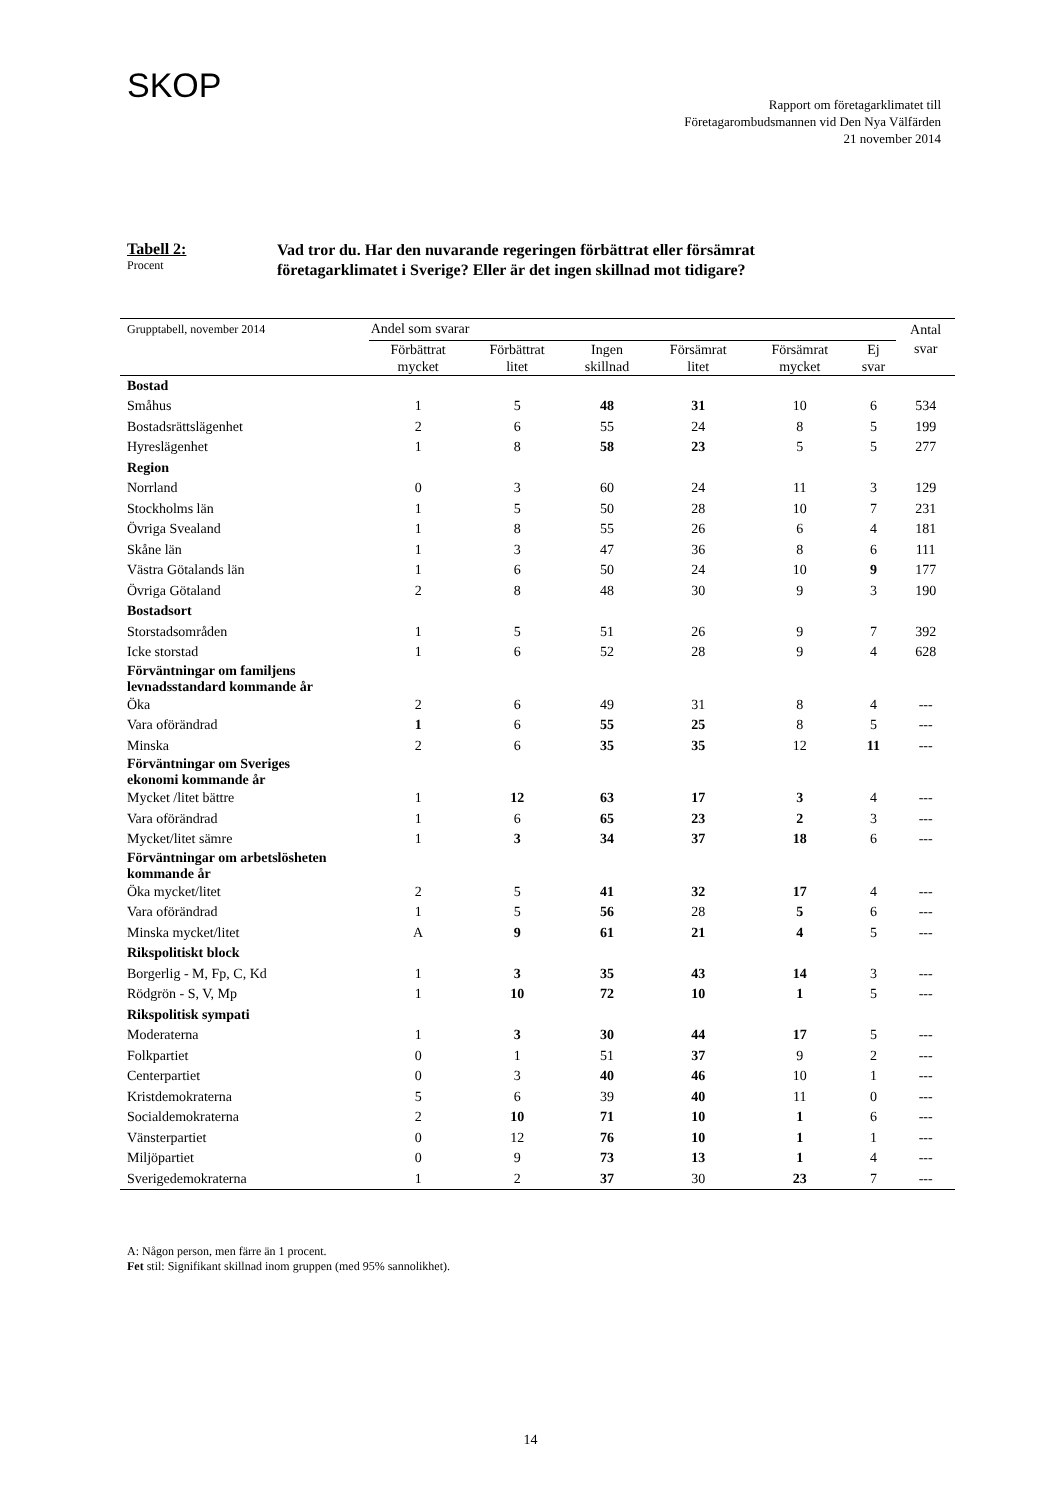SKOP
Rapport om företagarklimatet till
Företagarombudsmannen vid Den Nya Välfärden
21 november 2014
Tabell 2:
Procent
Vad tror du. Har den nuvarande regeringen förbättrat eller försämrat
företagarklimatet i Sverige? Eller är det ingen skillnad mot tidigare?
| Grupptabell, november 2014 | Andel som svarar | | | | | | Antal |
| --- | --- | --- | --- | --- | --- | --- | --- |
| | Förbättrat mycket | Förbättrat litet | Ingen skillnad | Försämrat litet | Försämrat mycket | Ej svar | svar |
| Bostad | | | | | | | |
| Småhus | 1 | 5 | 48 | 31 | 10 | 6 | 534 |
| Bostadsrättslägenhet | 2 | 6 | 55 | 24 | 8 | 5 | 199 |
| Hyreslägenhet | 1 | 8 | 58 | 23 | 5 | 5 | 277 |
| Region | | | | | | | |
| Norrland | 0 | 3 | 60 | 24 | 11 | 3 | 129 |
| Stockholms län | 1 | 5 | 50 | 28 | 10 | 7 | 231 |
| Övriga Svealand | 1 | 8 | 55 | 26 | 6 | 4 | 181 |
| Skåne län | 1 | 3 | 47 | 36 | 8 | 6 | 111 |
| Västra Götalands län | 1 | 6 | 50 | 24 | 10 | 9 | 177 |
| Övriga Götaland | 2 | 8 | 48 | 30 | 9 | 3 | 190 |
| Bostadsort | | | | | | | |
| Storstadsområden | 1 | 5 | 51 | 26 | 9 | 7 | 392 |
| Icke storstad | 1 | 6 | 52 | 28 | 9 | 4 | 628 |
| Förväntningar om familjens levnadsstandard kommande år | | | | | | | |
| Öka | 2 | 6 | 49 | 31 | 8 | 4 | --- |
| Vara oförändrad | 1 | 6 | 55 | 25 | 8 | 5 | --- |
| Minska | 2 | 6 | 35 | 35 | 12 | 11 | --- |
| Förväntningar om Sveriges ekonomi kommande år | | | | | | | |
| Mycket /litet bättre | 1 | 12 | 63 | 17 | 3 | 4 | --- |
| Vara oförändrad | 1 | 6 | 65 | 23 | 2 | 3 | --- |
| Mycket/litet sämre | 1 | 3 | 34 | 37 | 18 | 6 | --- |
| Förväntningar om arbetslösheten kommande år | | | | | | | |
| Öka mycket/litet | 2 | 5 | 41 | 32 | 17 | 4 | --- |
| Vara oförändrad | 1 | 5 | 56 | 28 | 5 | 6 | --- |
| Minska mycket/litet | A | 9 | 61 | 21 | 4 | 5 | --- |
| Rikspolitiskt block | | | | | | | |
| Borgerlig - M, Fp, C, Kd | 1 | 3 | 35 | 43 | 14 | 3 | --- |
| Rödgrön - S, V, Mp | 1 | 10 | 72 | 10 | 1 | 5 | --- |
| Rikspolitisk sympati | | | | | | | |
| Moderaterna | 1 | 3 | 30 | 44 | 17 | 5 | --- |
| Folkpartiet | 0 | 1 | 51 | 37 | 9 | 2 | --- |
| Centerpartiet | 0 | 3 | 40 | 46 | 10 | 1 | --- |
| Kristdemokraterna | 5 | 6 | 39 | 40 | 11 | 0 | --- |
| Socialdemokraterna | 2 | 10 | 71 | 10 | 1 | 6 | --- |
| Vänsterpartiet | 0 | 12 | 76 | 10 | 1 | 1 | --- |
| Miljöpartiet | 0 | 9 | 73 | 13 | 1 | 4 | --- |
| Sverigedemokraterna | 1 | 2 | 37 | 30 | 23 | 7 | --- |
A: Någon person, men färre än 1 procent.
Fet stil: Signifikant skillnad inom gruppen (med 95% sannolikhet).
14